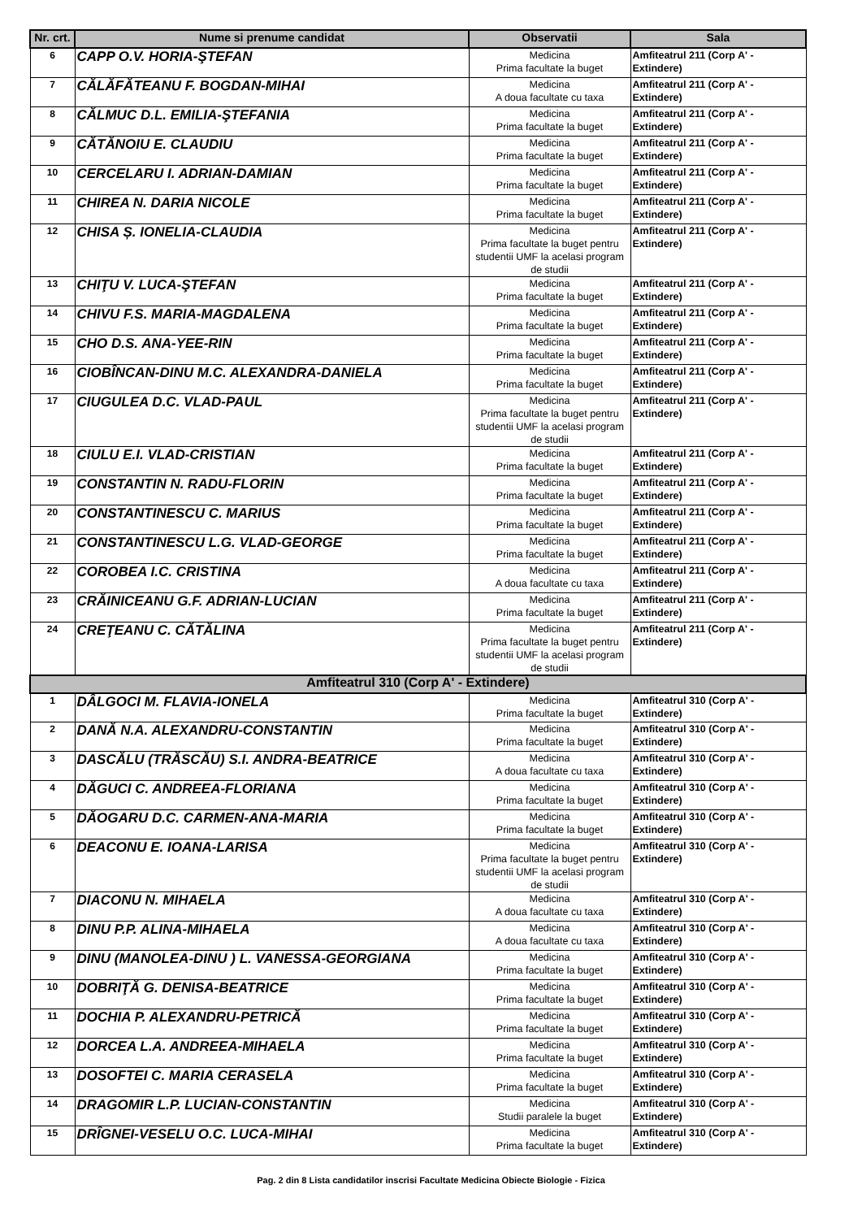| Nr. crt. | Nume si prenume candidat | Observatii | Sala |
| --- | --- | --- | --- |
| 6 | CAPP O.V. HORIA-ŞTEFAN | Medicina Prima facultate la buget | Amfiteatrul 211 (Corp A' - Extindere) |
| 7 | CĂLĂFĂTEANU F. BOGDAN-MIHAI | Medicina A doua facultate cu taxa | Amfiteatrul 211 (Corp A' - Extindere) |
| 8 | CĂLMUC D.L. EMILIA-ŞTEFANIA | Medicina Prima facultate la buget | Amfiteatrul 211 (Corp A' - Extindere) |
| 9 | CĂTĂNOIU E. CLAUDIU | Medicina Prima facultate la buget | Amfiteatrul 211 (Corp A' - Extindere) |
| 10 | CERCELARU I. ADRIAN-DAMIAN | Medicina Prima facultate la buget | Amfiteatrul 211 (Corp A' - Extindere) |
| 11 | CHIREA N. DARIA NICOLE | Medicina Prima facultate la buget | Amfiteatrul 211 (Corp A' - Extindere) |
| 12 | CHISA Ș. IONELIA-CLAUDIA | Medicina Prima facultate la buget pentru studentii UMF la acelasi program de studii | Amfiteatrul 211 (Corp A' - Extindere) |
| 13 | CHIŢU V. LUCA-ŞTEFAN | Medicina Prima facultate la buget | Amfiteatrul 211 (Corp A' - Extindere) |
| 14 | CHIVU F.S. MARIA-MAGDALENA | Medicina Prima facultate la buget | Amfiteatrul 211 (Corp A' - Extindere) |
| 15 | CHO D.S. ANA-YEE-RIN | Medicina Prima facultate la buget | Amfiteatrul 211 (Corp A' - Extindere) |
| 16 | CIOBÎNCAN-DINU M.C. ALEXANDRA-DANIELA | Medicina Prima facultate la buget | Amfiteatrul 211 (Corp A' - Extindere) |
| 17 | CIUGULEA D.C. VLAD-PAUL | Medicina Prima facultate la buget pentru studentii UMF la acelasi program de studii | Amfiteatrul 211 (Corp A' - Extindere) |
| 18 | CIULU E.I. VLAD-CRISTIAN | Medicina Prima facultate la buget | Amfiteatrul 211 (Corp A' - Extindere) |
| 19 | CONSTANTIN N. RADU-FLORIN | Medicina Prima facultate la buget | Amfiteatrul 211 (Corp A' - Extindere) |
| 20 | CONSTANTINESCU C. MARIUS | Medicina Prima facultate la buget | Amfiteatrul 211 (Corp A' - Extindere) |
| 21 | CONSTANTINESCU L.G. VLAD-GEORGE | Medicina Prima facultate la buget | Amfiteatrul 211 (Corp A' - Extindere) |
| 22 | COROBEA I.C. CRISTINA | Medicina A doua facultate cu taxa | Amfiteatrul 211 (Corp A' - Extindere) |
| 23 | CRĂINICEANU G.F. ADRIAN-LUCIAN | Medicina Prima facultate la buget | Amfiteatrul 211 (Corp A' - Extindere) |
| 24 | CREŢEANU C. CĂTĂLINA | Medicina Prima facultate la buget pentru studentii UMF la acelasi program de studii | Amfiteatrul 211 (Corp A' - Extindere) |
| Amfiteatrul 310 (Corp A' - Extindere) | | | |
| 1 | DÂLGOCI M. FLAVIA-IONELA | Medicina Prima facultate la buget | Amfiteatrul 310 (Corp A' - Extindere) |
| 2 | DANĂ N.A. ALEXANDRU-CONSTANTIN | Medicina Prima facultate la buget | Amfiteatrul 310 (Corp A' - Extindere) |
| 3 | DASCĂLU (TRĂSCĂU) S.I. ANDRA-BEATRICE | Medicina A doua facultate cu taxa | Amfiteatrul 310 (Corp A' - Extindere) |
| 4 | DĂGUCI C. ANDREEA-FLORIANA | Medicina Prima facultate la buget | Amfiteatrul 310 (Corp A' - Extindere) |
| 5 | DĂOGARU D.C. CARMEN-ANA-MARIA | Medicina Prima facultate la buget | Amfiteatrul 310 (Corp A' - Extindere) |
| 6 | DEACONU E. IOANA-LARISA | Medicina Prima facultate la buget pentru studentii UMF la acelasi program de studii | Amfiteatrul 310 (Corp A' - Extindere) |
| 7 | DIACONU N. MIHAELA | Medicina A doua facultate cu taxa | Amfiteatrul 310 (Corp A' - Extindere) |
| 8 | DINU P.P. ALINA-MIHAELA | Medicina A doua facultate cu taxa | Amfiteatrul 310 (Corp A' - Extindere) |
| 9 | DINU (MANOLEA-DINU ) L. VANESSA-GEORGIANA | Medicina Prima facultate la buget | Amfiteatrul 310 (Corp A' - Extindere) |
| 10 | DOBRIŢĂ G. DENISA-BEATRICE | Medicina Prima facultate la buget | Amfiteatrul 310 (Corp A' - Extindere) |
| 11 | DOCHIA P. ALEXANDRU-PETRICĂ | Medicina Prima facultate la buget | Amfiteatrul 310 (Corp A' - Extindere) |
| 12 | DORCEA L.A. ANDREEA-MIHAELA | Medicina Prima facultate la buget | Amfiteatrul 310 (Corp A' - Extindere) |
| 13 | DOSOFTEI C. MARIA CERASELA | Medicina Prima facultate la buget | Amfiteatrul 310 (Corp A' - Extindere) |
| 14 | DRAGOMIR L.P. LUCIAN-CONSTANTIN | Medicina Studii paralele la buget | Amfiteatrul 310 (Corp A' - Extindere) |
| 15 | DRÎGNEI-VESELU O.C. LUCA-MIHAI | Medicina Prima facultate la buget | Amfiteatrul 310 (Corp A' - Extindere) |
Pag. 2 din 8 Lista candidatilor inscrisi Facultate Medicina Obiecte Biologie - Fizica